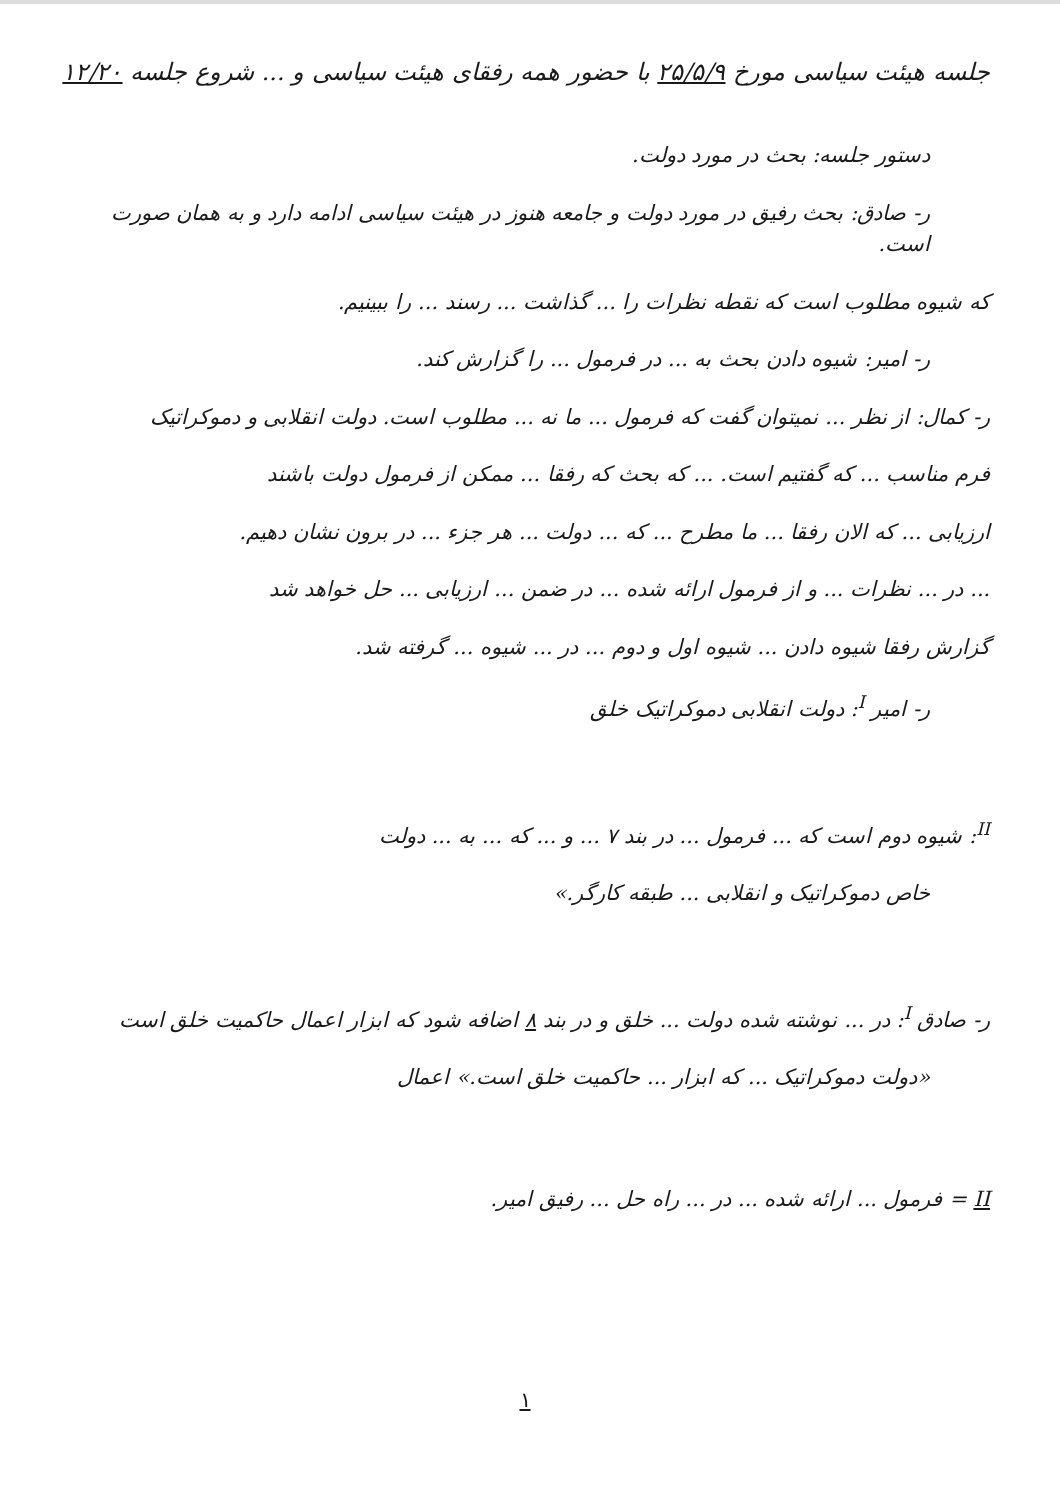جلسه هیئت سیاسی مورخ ۲۵/۵/۹ با حضور همه رفقای هیئت سیاسی و ... شروع جلسه ۱۲/۲۰
دستور جلسه: بحث در مورد دولت.
ر- صادق: بحث رفیق در مورد دولت و جامعه هنوز در هیئت سیاسی ادامه دارد و به همان صورت است.
که شیوه مطلوب است که نقطه نظرات را ... گذاشت ... رسند ... را ببینیم.
ر- امیر: شیوه دادن بحث به ... در فرمول ... را گزارش کند.
ر- کمال: از نظر ... نمیتوان گفت که فرمول ... ما نه ... مطلوب است. دولت انقلابی و دموکراتیک
فرم مناسب ... که گفتیم است. ... که بحث که رفقا ... ممکن از فرمول دولت باشند
ارزیابی ... که الان رفقا ... ما مطرح ... که ... دولت ... هر جزء ... در برون نشان دهیم.
... در ... نظرات ... و از فرمول ارائه شده ... در ضمن ... ارزیابی ... حل خواهد شد
گزارش رفقا شیوه دادن ... شیوه اول و دوم ... در ... شیوه ... گرفته شد.
ر- امیر <sup>I</sup>: دولت انقلابی دموکراتیک خلق
<sup>II</sup>: شیوه دوم است که ... فرمول ... در بند ۷ ... و ... که ... به ... دولت
خاص دموکراتیک و انقلابی ... طبقه کارگر.»
ر- صادق <sup>I</sup>: در ... نوشته شده دولت ... خلق و در بند ۸ اضافه شود که ابزار اعمال حاکمیت خلق است
«دولت دموکراتیک ... که ابزار ... حاکمیت خلق است.» اعمال
II = فرمول ... ارائه شده ... در ... راه حل ... رفیق امیر.
۱